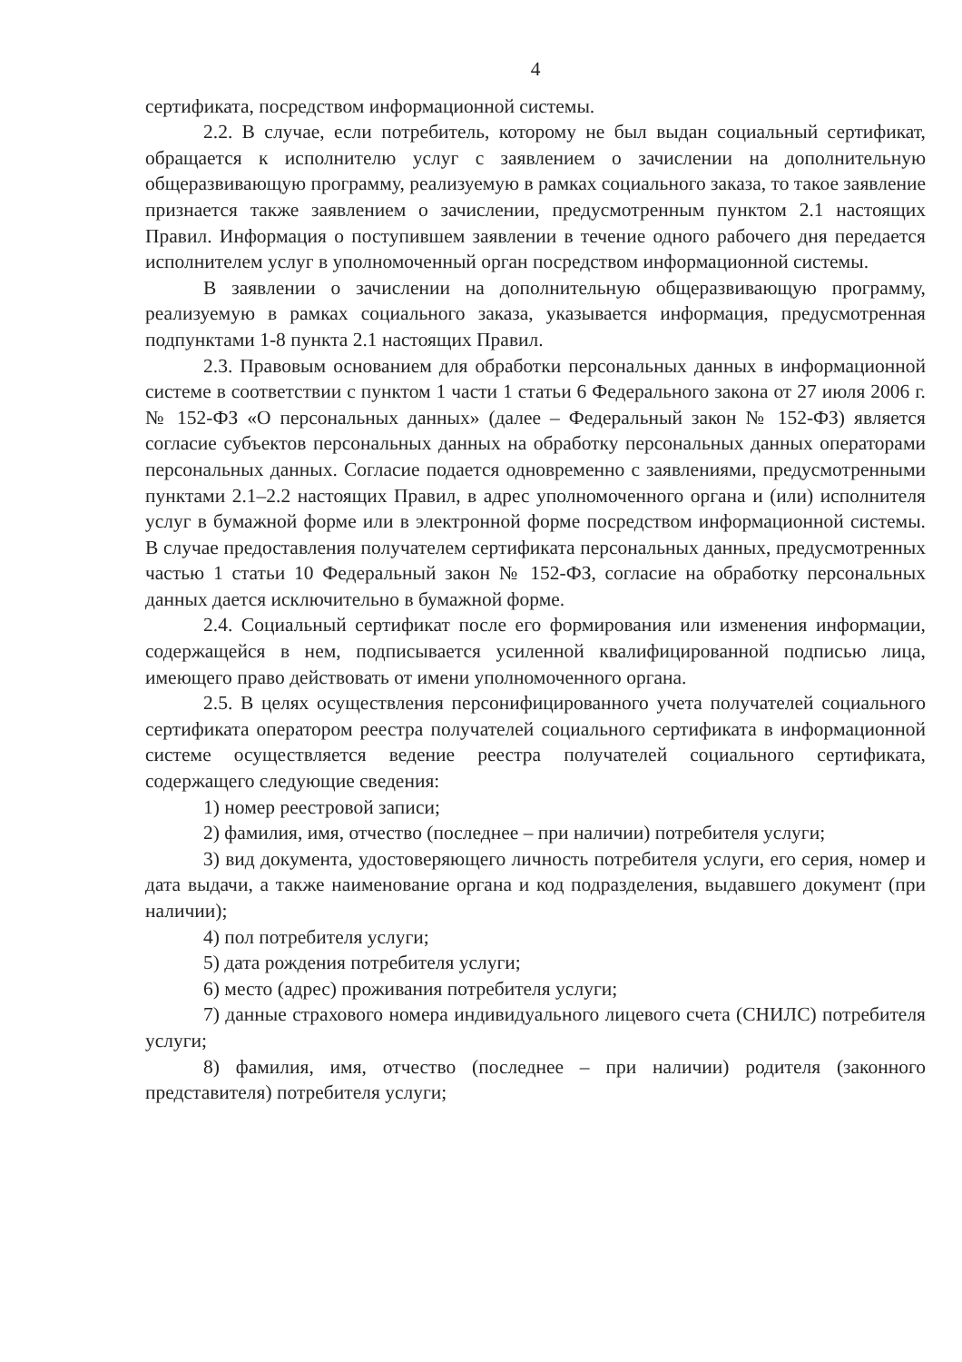4
сертификата, посредством информационной системы.
2.2. В случае, если потребитель, которому не был выдан социальный сертификат, обращается к исполнителю услуг с заявлением о зачислении на дополнительную общеразвивающую программу, реализуемую в рамках социального заказа, то такое заявление признается также заявлением о зачислении, предусмотренным пунктом 2.1 настоящих Правил. Информация о поступившем заявлении в течение одного рабочего дня передается исполнителем услуг в уполномоченный орган посредством информационной системы.
В заявлении о зачислении на дополнительную общеразвивающую программу, реализуемую в рамках социального заказа, указывается информация, предусмотренная подпунктами 1-8 пункта 2.1 настоящих Правил.
2.3. Правовым основанием для обработки персональных данных в информационной системе в соответствии с пунктом 1 части 1 статьи 6 Федерального закона от 27 июля 2006 г. № 152-ФЗ «О персональных данных» (далее – Федеральный закон № 152-ФЗ) является согласие субъектов персональных данных на обработку персональных данных операторами персональных данных. Согласие подается одновременно с заявлениями, предусмотренными пунктами 2.1–2.2 настоящих Правил, в адрес уполномоченного органа и (или) исполнителя услуг в бумажной форме или в электронной форме посредством информационной системы. В случае предоставления получателем сертификата персональных данных, предусмотренных частью 1 статьи 10 Федеральный закон № 152-ФЗ, согласие на обработку персональных данных дается исключительно в бумажной форме.
2.4. Социальный сертификат после его формирования или изменения информации, содержащейся в нем, подписывается усиленной квалифицированной подписью лица, имеющего право действовать от имени уполномоченного органа.
2.5. В целях осуществления персонифицированного учета получателей социального сертификата оператором реестра получателей социального сертификата в информационной системе осуществляется ведение реестра получателей социального сертификата, содержащего следующие сведения:
1) номер реестровой записи;
2) фамилия, имя, отчество (последнее – при наличии) потребителя услуги;
3) вид документа, удостоверяющего личность потребителя услуги, его серия, номер и дата выдачи, а также наименование органа и код подразделения, выдавшего документ (при наличии);
4) пол потребителя услуги;
5) дата рождения потребителя услуги;
6) место (адрес) проживания потребителя услуги;
7) данные страхового номера индивидуального лицевого счета (СНИЛС) потребителя услуги;
8) фамилия, имя, отчество (последнее – при наличии) родителя (законного представителя) потребителя услуги;